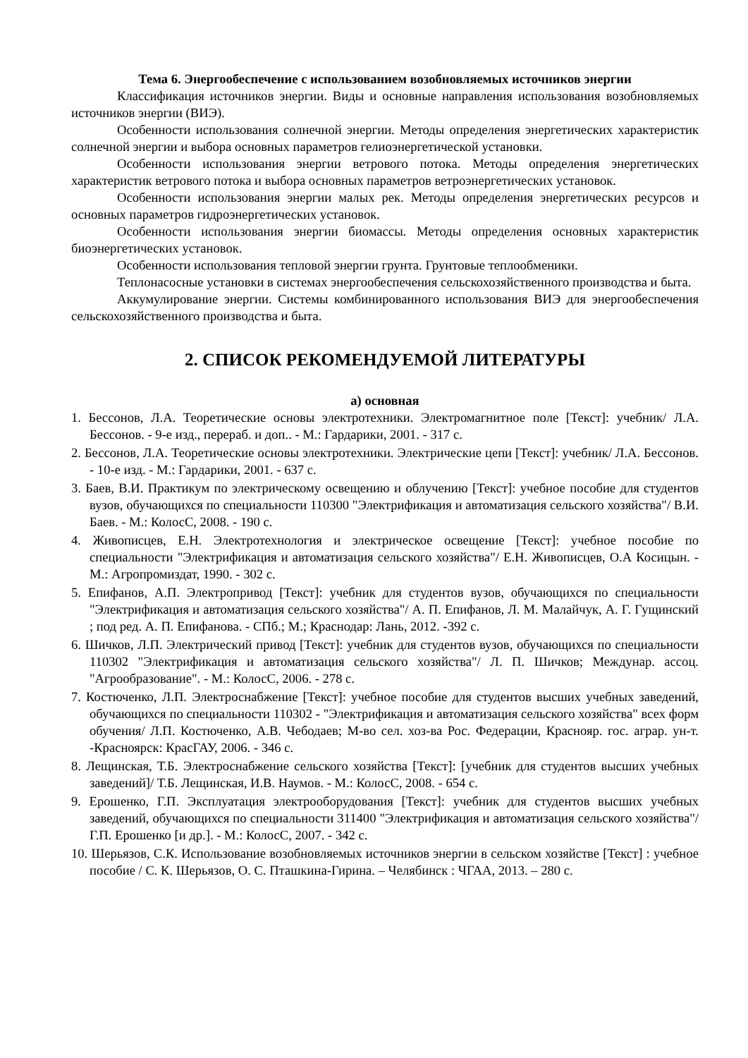Тема 6. Энергообеспечение с использованием возобновляемых источников энергии
Классификация источников энергии. Виды и основные направления использования возобновляемых источников энергии (ВИЭ).
Особенности использования солнечной энергии. Методы определения энергетических характеристик солнечной энергии и выбора основных параметров гелиоэнергетической установки.
Особенности использования энергии ветрового потока. Методы определения энергетических характеристик ветрового потока и выбора основных параметров ветроэнергетических установок.
Особенности использования энергии малых рек. Методы определения энергетических ресурсов и основных параметров гидроэнергетических установок.
Особенности использования энергии биомассы. Методы определения основных характеристик биоэнергетических установок.
Особенности использования тепловой энергии грунта. Грунтовые теплообменики.
Теплонасосные установки в системах энергообеспечения сельскохозяйственного производства и быта.
Аккумулирование энергии. Системы комбинированного использования ВИЭ для энергообеспечения сельскохозяйственного производства и быта.
2. СПИСОК РЕКОМЕНДУЕМОЙ ЛИТЕРАТУРЫ
а) основная
1. Бессонов, Л.А. Теоретические основы электротехники. Электромагнитное поле [Текст]: учебник/ Л.А. Бессонов. - 9-е изд., перераб. и доп.. - М.: Гардарики, 2001. - 317 с.
2. Бессонов, Л.А. Теоретические основы электротехники. Электрические цепи [Текст]: учебник/ Л.А. Бессонов. - 10-е изд. - М.: Гардарики, 2001. - 637 с.
3. Баев, В.И. Практикум по электрическому освещению и облучению [Текст]: учебное пособие для студентов вузов, обучающихся по специальности 110300 "Электрификация и автоматизация сельского хозяйства"/ В.И. Баев. - М.: КолосС, 2008. - 190 с.
4. Живописцев, Е.Н. Электротехнология и электрическое освещение [Текст]: учебное пособие по специальности "Электрификация и автоматизация сельского хозяйства"/ Е.Н. Живописцев, О.А Косицын. - М.: Агропромиздат, 1990. - 302 с.
5. Епифанов, А.П. Электропривод [Текст]: учебник для студентов вузов, обучающихся по специальности "Электрификация и автоматизация сельского хозяйства"/ А. П. Епифанов, Л. М. Малайчук, А. Г. Гущинский ; под ред. А. П. Епифанова. - СПб.; М.; Краснодар: Лань, 2012. -392 с.
6. Шичков, Л.П. Электрический привод [Текст]: учебник для студентов вузов, обучающихся по специальности 110302 "Электрификация и автоматизация сельского хозяйства"/ Л. П. Шичков; Междунар. ассоц. "Агрообразование". - М.: КолосС, 2006. - 278 с.
7. Костюченко, Л.П. Электроснабжение [Текст]: учебное пособие для студентов высших учебных заведений, обучающихся по специальности 110302 - "Электрификация и автоматизация сельского хозяйства" всех форм обучения/ Л.П. Костюченко, А.В. Чебодаев; М-во сел. хоз-ва Рос. Федерации, Краснояр. гос. аграр. ун-т. -Красноярск: КрасГАУ, 2006. - 346 с.
8. Лещинская, Т.Б. Электроснабжение сельского хозяйства [Текст]: [учебник для студентов высших учебных заведений]/ Т.Б. Лещинская, И.В. Наумов. - М.: КолосС, 2008. - 654 с.
9. Ерошенко, Г.П. Эксплуатация электрооборудования [Текст]: учебник для студентов высших учебных заведений, обучающихся по специальности 311400 "Электрификация и автоматизация сельского хозяйства"/ Г.П. Ерошенко [и др.]. - М.: КолосС, 2007. - 342 с.
10. Шерьязов, С.К. Использование возобновляемых источников энергии в сельском хозяйстве [Текст] : учебное пособие / С. К. Шерьязов, О. С. Пташкина-Гирина. – Челябинск : ЧГАА, 2013. – 280 с.